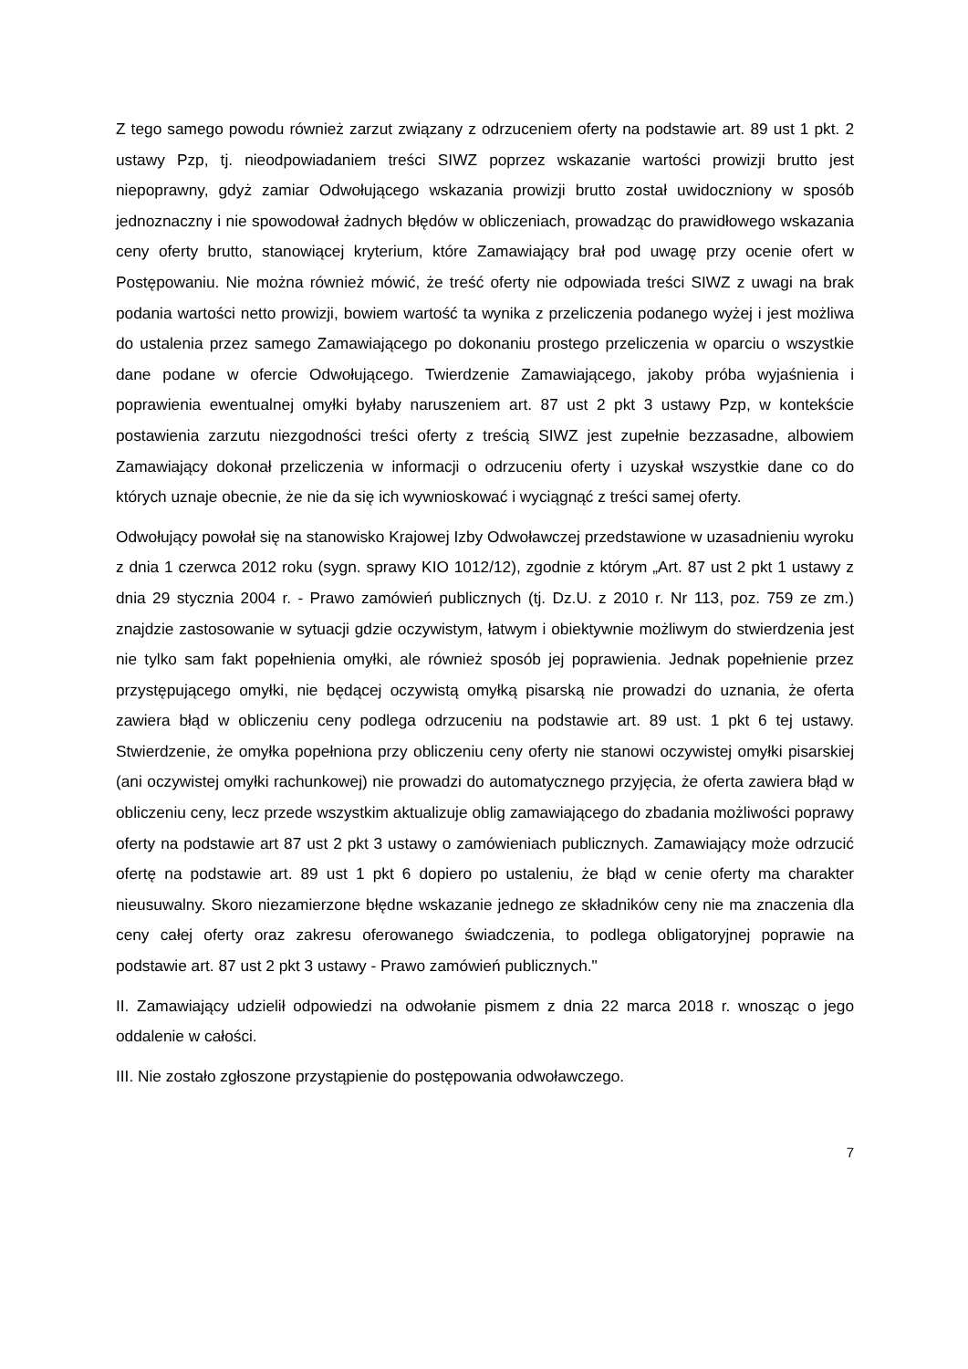Z tego samego powodu również zarzut związany z odrzuceniem oferty na podstawie art. 89 ust 1 pkt. 2 ustawy Pzp, tj. nieodpowiadaniem treści SIWZ poprzez wskazanie wartości prowizji brutto jest niepoprawny, gdyż zamiar Odwołującego wskazania prowizji brutto został uwidoczniony w sposób jednoznaczny i nie spowodował żadnych błędów w obliczeniach, prowadząc do prawidłowego wskazania ceny oferty brutto, stanowiącej kryterium, które Zamawiający brał pod uwagę przy ocenie ofert w Postępowaniu. Nie można również mówić, że treść oferty nie odpowiada treści SIWZ z uwagi na brak podania wartości netto prowizji, bowiem wartość ta wynika z przeliczenia podanego wyżej i jest możliwa do ustalenia przez samego Zamawiającego po dokonaniu prostego przeliczenia w oparciu o wszystkie dane podane w ofercie Odwołującego. Twierdzenie Zamawiającego, jakoby próba wyjaśnienia i poprawienia ewentualnej omyłki byłaby naruszeniem art. 87 ust 2 pkt 3 ustawy Pzp, w kontekście postawienia zarzutu niezgodności treści oferty z treścią SIWZ jest zupełnie bezzasadne, albowiem Zamawiający dokonał przeliczenia w informacji o odrzuceniu oferty i uzyskał wszystkie dane co do których uznaje obecnie, że nie da się ich wywnioskować i wyciągnąć z treści samej oferty.
Odwołujący powołał się na stanowisko Krajowej Izby Odwoławczej przedstawione w uzasadnieniu wyroku z dnia 1 czerwca 2012 roku (sygn. sprawy KIO 1012/12), zgodnie z którym „Art. 87 ust 2 pkt 1 ustawy z dnia 29 stycznia 2004 r. - Prawo zamówień publicznych (tj. Dz.U. z 2010 r. Nr 113, poz. 759 ze zm.) znajdzie zastosowanie w sytuacji gdzie oczywistym, łatwym i obiektywnie możliwym do stwierdzenia jest nie tylko sam fakt popełnienia omyłki, ale również sposób jej poprawienia. Jednak popełnienie przez przystępującego omyłki, nie będącej oczywistą omyłką pisarską nie prowadzi do uznania, że oferta zawiera błąd w obliczeniu ceny podlega odrzuceniu na podstawie art. 89 ust. 1 pkt 6 tej ustawy. Stwierdzenie, że omyłka popełniona przy obliczeniu ceny oferty nie stanowi oczywistej omyłki pisarskiej (ani oczywistej omyłki rachunkowej) nie prowadzi do automatycznego przyjęcia, że oferta zawiera błąd w obliczeniu ceny, lecz przede wszystkim aktualizuje oblig zamawiającego do zbadania możliwości poprawy oferty na podstawie art 87 ust 2 pkt 3 ustawy o zamówieniach publicznych. Zamawiający może odrzucić ofertę na podstawie art. 89 ust 1 pkt 6 dopiero po ustaleniu, że błąd w cenie oferty ma charakter nieusuwalny. Skoro niezamierzone błędne wskazanie jednego ze składników ceny nie ma znaczenia dla ceny całej oferty oraz zakresu oferowanego świadczenia, to podlega obligatoryjnej poprawie na podstawie art. 87 ust 2 pkt 3 ustawy - Prawo zamówień publicznych."
II. Zamawiający udzielił odpowiedzi na odwołanie pismem z dnia 22 marca 2018 r. wnosząc o jego oddalenie w całości.
III. Nie zostało zgłoszone przystąpienie do postępowania odwoławczego.
7